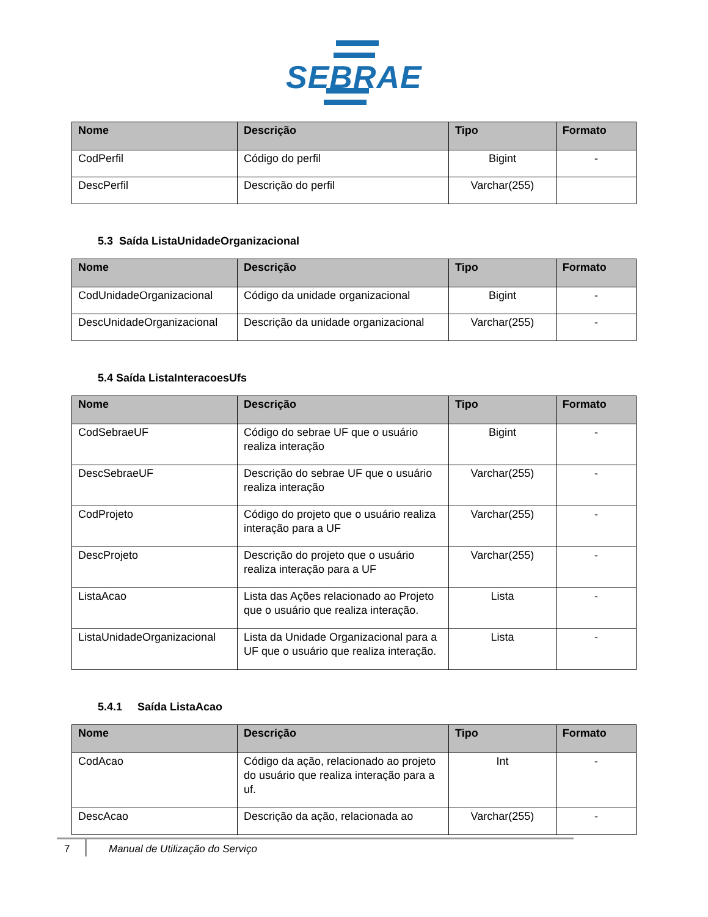SEBRAE
| Nome | Descrição | Tipo | Formato |
| --- | --- | --- | --- |
| CodPerfil | Código do perfil | Bigint | - |
| DescPerfil | Descrição do perfil | Varchar(255) | |
5.3 Saída ListaUnidadeOrganizacional
| Nome | Descrição | Tipo | Formato |
| --- | --- | --- | --- |
| CodUnidadeOrganizacional | Código da unidade organizacional | Bigint | - |
| DescUnidadeOrganizacional | Descrição da unidade organizacional | Varchar(255) | - |
5.4 Saída ListaInteracoesUfs
| Nome | Descrição | Tipo | Formato |
| --- | --- | --- | --- |
| CodSebraeUF | Código do sebrae UF que o usuário realiza interação | Bigint | - |
| DescSebraeUF | Descrição do sebrae UF que o usuário realiza interação | Varchar(255) | - |
| CodProjeto | Código do projeto que o usuário realiza interação para a UF | Varchar(255) | - |
| DescProjeto | Descrição do projeto que o usuário realiza interação para a UF | Varchar(255) | - |
| ListaAcao | Lista das Ações relacionado ao Projeto que o usuário que realiza interação. | Lista | - |
| ListaUnidadeOrganizacional | Lista da Unidade Organizacional para a UF que o usuário que realiza interação. | Lista | - |
5.4.1 Saída ListaAcao
| Nome | Descrição | Tipo | Formato |
| --- | --- | --- | --- |
| CodAcao | Código da ação, relacionado ao projeto do usuário que realiza interação para a uf. | Int | - |
| DescAcao | Descrição da ação, relacionada ao | Varchar(255) | - |
7 Manual de Utilização do Serviço